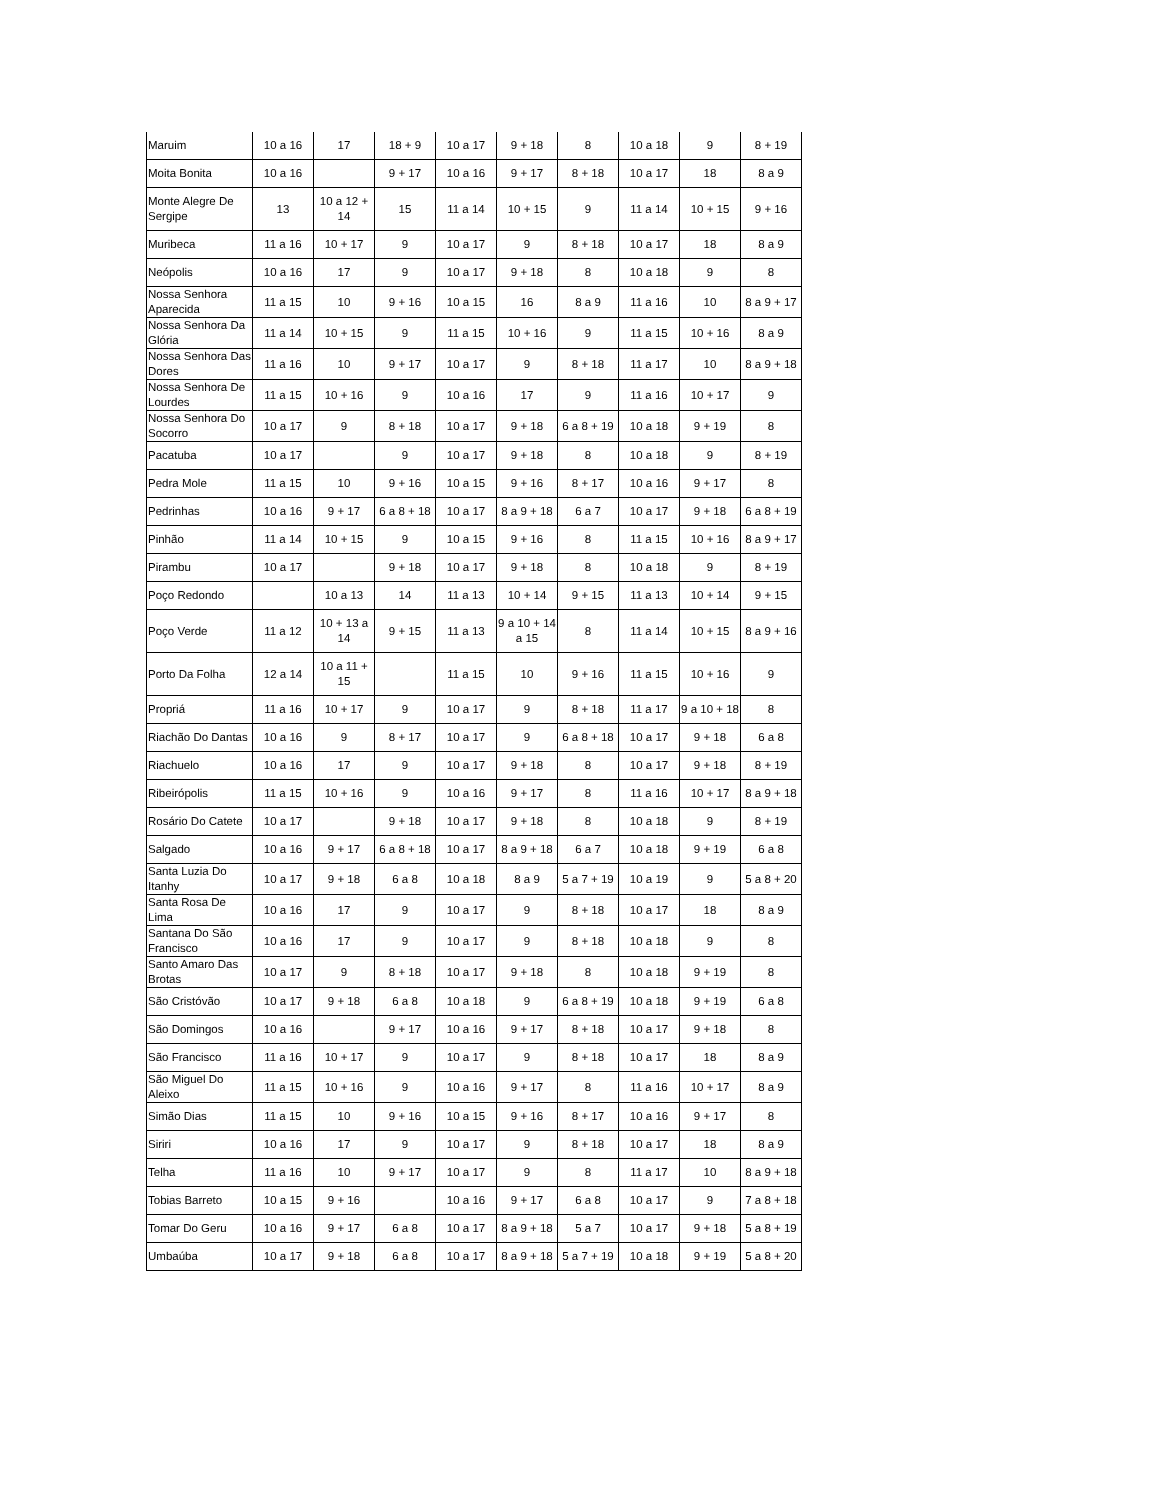| Maruim | 10 a 16 | 17 | 18 + 9 | 10 a 17 | 9 + 18 | 8 | 10 a 18 | 9 | 8 + 19 |
| Moita Bonita | 10 a 16 | | 9 + 17 | 10 a 16 | 9 + 17 | 8 + 18 | 10 a 17 | 18 | 8 a 9 |
| Monte Alegre De Sergipe | 13 | 10 a 12 + 14 | 15 | 11 a 14 | 10 + 15 | 9 | 11 a 14 | 10 + 15 | 9 + 16 |
| Muribeca | 11 a 16 | 10 + 17 | 9 | 10 a 17 | 9 | 8 + 18 | 10 a 17 | 18 | 8 a 9 |
| Neópolis | 10 a 16 | 17 | 9 | 10 a 17 | 9 + 18 | 8 | 10 a 18 | 9 | 8 |
| Nossa Senhora Aparecida | 11 a 15 | 10 | 9 + 16 | 10 a 15 | 16 | 8 a 9 | 11 a 16 | 10 | 8 a 9 + 17 |
| Nossa Senhora Da Glória | 11 a 14 | 10 + 15 | 9 | 11 a 15 | 10 + 16 | 9 | 11 a 15 | 10 + 16 | 8 a 9 |
| Nossa Senhora Das Dores | 11 a 16 | 10 | 9 + 17 | 10 a 17 | 9 | 8 + 18 | 11 a 17 | 10 | 8 a 9 + 18 |
| Nossa Senhora De Lourdes | 11 a 15 | 10 + 16 | 9 | 10 a 16 | 17 | 9 | 11 a 16 | 10 + 17 | 9 |
| Nossa Senhora Do Socorro | 10 a 17 | 9 | 8 + 18 | 10 a 17 | 9 + 18 | 6 a 8 + 19 | 10 a 18 | 9 + 19 | 8 |
| Pacatuba | 10 a 17 | | 9 | 10 a 17 | 9 + 18 | 8 | 10 a 18 | 9 | 8 + 19 |
| Pedra Mole | 11 a 15 | 10 | 9 + 16 | 10 a 15 | 9 + 16 | 8 + 17 | 10 a 16 | 9 + 17 | 8 |
| Pedrinhas | 10 a 16 | 9 + 17 | 6 a 8 + 18 | 10 a 17 | 8 a 9 + 18 | 6 a 7 | 10 a 17 | 9 + 18 | 6 a 8 + 19 |
| Pinhão | 11 a 14 | 10 + 15 | 9 | 10 a 15 | 9 + 16 | 8 | 11 a 15 | 10 + 16 | 8 a 9 + 17 |
| Pirambu | 10 a 17 | | 9 + 18 | 10 a 17 | 9 + 18 | 8 | 10 a 18 | 9 | 8 + 19 |
| Poço Redondo | | 10 a 13 | 14 | 11 a 13 | 10 + 14 | 9 + 15 | 11 a 13 | 10 + 14 | 9 + 15 |
| Poço Verde | 11 a 12 | 10 + 13 a 14 | 9 + 15 | 11 a 13 | 9 a 10 + 14 a 15 | 8 | 11 a 14 | 10 + 15 | 8 a 9 + 16 |
| Porto Da Folha | 12 a 14 | 10 a 11 + 15 | | 11 a 15 | 10 | 9 + 16 | 11 a 15 | 10 + 16 | 9 |
| Propriá | 11 a 16 | 10 + 17 | 9 | 10 a 17 | 9 | 8 + 18 | 11 a 17 | 9 a 10 + 18 | 8 |
| Riachão Do Dantas | 10 a 16 | 9 | 8 + 17 | 10 a 17 | 9 | 6 a 8 + 18 | 10 a 17 | 9 + 18 | 6 a 8 |
| Riachuelo | 10 a 16 | 17 | 9 | 10 a 17 | 9 + 18 | 8 | 10 a 17 | 9 + 18 | 8 + 19 |
| Ribeirópolis | 11 a 15 | 10 + 16 | 9 | 10 a 16 | 9 + 17 | 8 | 11 a 16 | 10 + 17 | 8 a 9 + 18 |
| Rosário Do Catete | 10 a 17 | | 9 + 18 | 10 a 17 | 9 + 18 | 8 | 10 a 18 | 9 | 8 + 19 |
| Salgado | 10 a 16 | 9 + 17 | 6 a 8 + 18 | 10 a 17 | 8 a 9 + 18 | 6 a 7 | 10 a 18 | 9 + 19 | 6 a 8 |
| Santa Luzia Do Itanhy | 10 a 17 | 9 + 18 | 6 a 8 | 10 a 18 | 8 a 9 | 5 a 7 + 19 | 10 a 19 | 9 | 5 a 8 + 20 |
| Santa Rosa De Lima | 10 a 16 | 17 | 9 | 10 a 17 | 9 | 8 + 18 | 10 a 17 | 18 | 8 a 9 |
| Santana Do São Francisco | 10 a 16 | 17 | 9 | 10 a 17 | 9 | 8 + 18 | 10 a 18 | 9 | 8 |
| Santo Amaro Das Brotas | 10 a 17 | 9 | 8 + 18 | 10 a 17 | 9 + 18 | 8 | 10 a 18 | 9 + 19 | 8 |
| São Cristóvão | 10 a 17 | 9 + 18 | 6 a 8 | 10 a 18 | 9 | 6 a 8 + 19 | 10 a 18 | 9 + 19 | 6 a 8 |
| São Domingos | 10 a 16 | | 9 + 17 | 10 a 16 | 9 + 17 | 8 + 18 | 10 a 17 | 9 + 18 | 8 |
| São Francisco | 11 a 16 | 10 + 17 | 9 | 10 a 17 | 9 | 8 + 18 | 10 a 17 | 18 | 8 a 9 |
| São Miguel Do Aleixo | 11 a 15 | 10 + 16 | 9 | 10 a 16 | 9 + 17 | 8 | 11 a 16 | 10 + 17 | 8 a 9 |
| Simão Dias | 11 a 15 | 10 | 9 + 16 | 10 a 15 | 9 + 16 | 8 + 17 | 10 a 16 | 9 + 17 | 8 |
| Siriri | 10 a 16 | 17 | 9 | 10 a 17 | 9 | 8 + 18 | 10 a 17 | 18 | 8 a 9 |
| Telha | 11 a 16 | 10 | 9 + 17 | 10 a 17 | 9 | 8 | 11 a 17 | 10 | 8 a 9 + 18 |
| Tobias Barreto | 10 a 15 | 9 + 16 | | 10 a 16 | 9 + 17 | 6 a 8 | 10 a 17 | 9 | 7 a 8 + 18 |
| Tomar Do Geru | 10 a 16 | 9 + 17 | 6 a 8 | 10 a 17 | 8 a 9 + 18 | 5 a 7 | 10 a 17 | 9 + 18 | 5 a 8 + 19 |
| Umbaúba | 10 a 17 | 9 + 18 | 6 a 8 | 10 a 17 | 8 a 9 + 18 | 5 a 7 + 19 | 10 a 18 | 9 + 19 | 5 a 8 + 20 |